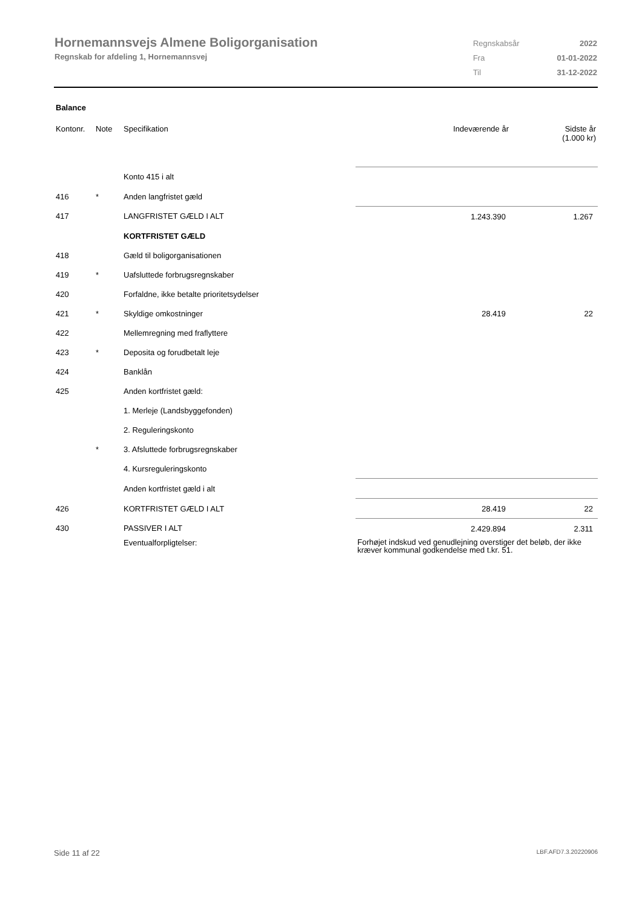Hornemannsvejs Almene Boligorganisation
Regnskab for afdeling 1, Hornemannsvej
| Regnskabsår | 2022 |
| Fra | 01-01-2022 |
| Til | 31-12-2022 |
Balance
| Kontonr. | Note | Specifikation | Indeværende år | Sidste år (1.000 kr) |
| --- | --- | --- | --- | --- |
| | | Konto 415 i alt | | |
| 416 | * | Anden langfristet gæld | | |
| 417 | | LANGFRISTET GÆLD I ALT | 1.243.390 | 1.267 |
| | | KORTFRISTET GÆLD | | |
| 418 | | Gæld til boligorganisationen | | |
| 419 | * | Uafsluttede forbrugsregnskaber | | |
| 420 | | Forfaldne, ikke betalte prioritetsydelser | | |
| 421 | * | Skyldige omkostninger | 28.419 | 22 |
| 422 | | Mellemregning med fraflyttere | | |
| 423 | * | Deposita og forudbetalt leje | | |
| 424 | | Banklån | | |
| 425 | | Anden kortfristet gæld: | | |
| | | 1. Merleje (Landsbyggefonden) | | |
| | | 2. Reguleringskonto | | |
| | * | 3. Afsluttede forbrugsregnskaber | | |
| | | 4. Kursreguleringskonto | | |
| | | Anden kortfristet gæld i alt | | |
| 426 | | KORTFRISTET GÆLD I ALT | 28.419 | 22 |
| 430 | | PASSIVER I ALT | 2.429.894 | 2.311 |
| | | Eventualforpligtelser: | Forhøjet indskud ved genudlejning overstiger det beløb, der ikke kræver kommunal godkendelse med t.kr. 51. | |
Side 11 af 22 LBF.AFD7.3.20220906